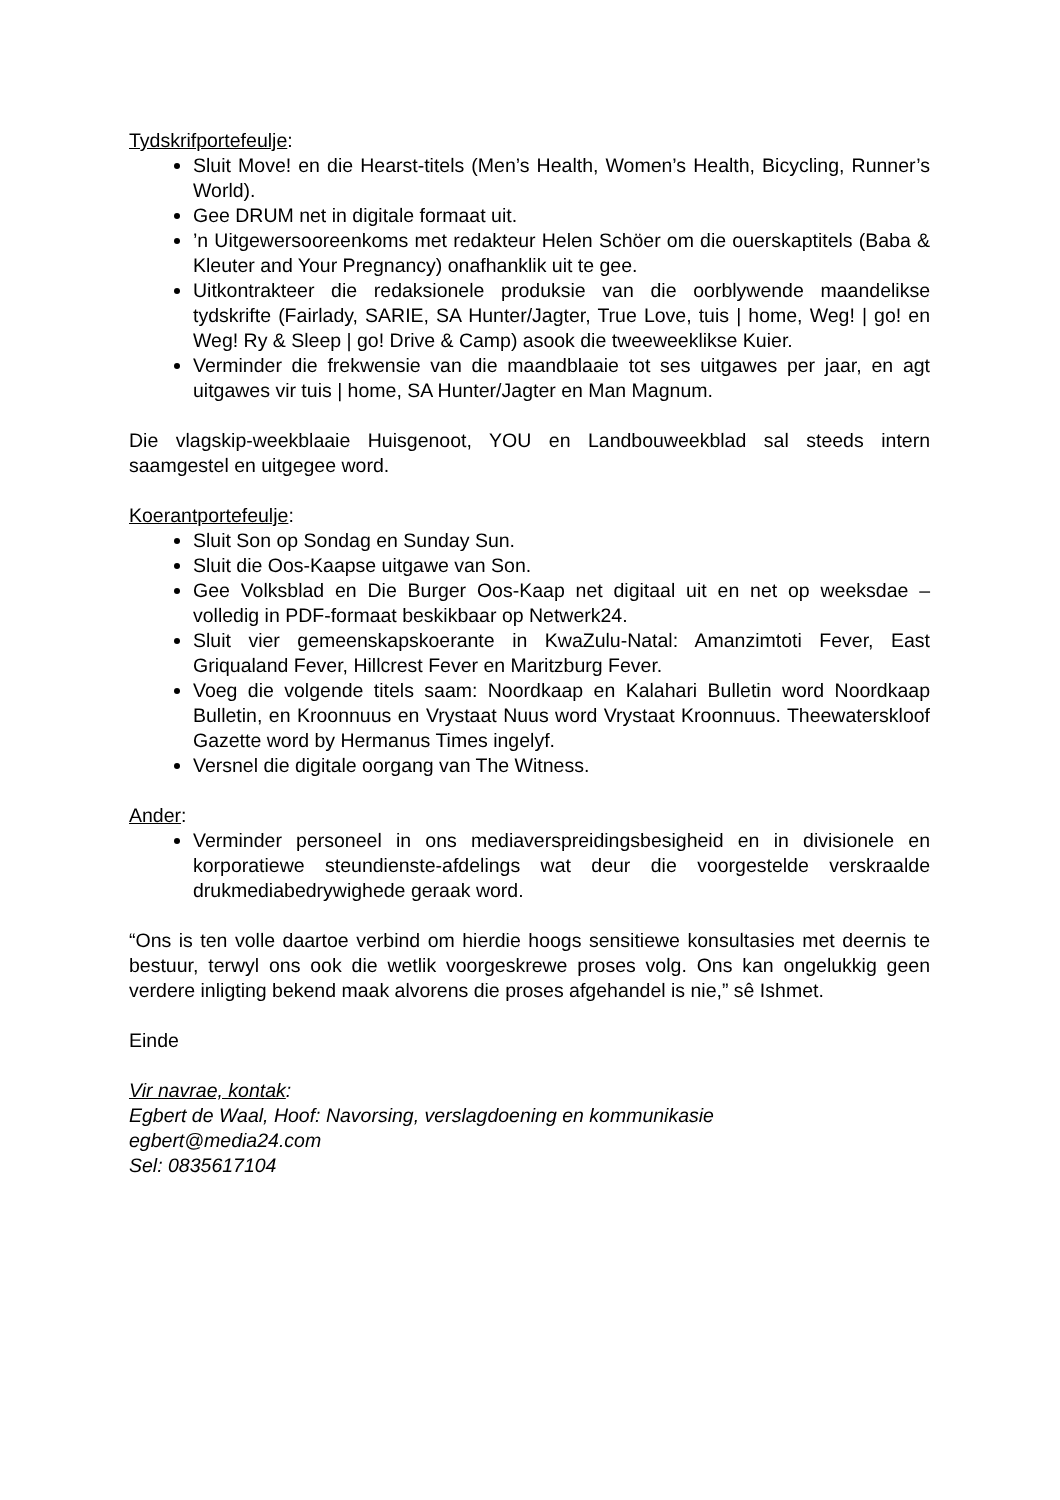Tydskrifportefeulje:
Sluit Move! en die Hearst-titels (Men’s Health, Women’s Health, Bicycling, Runner’s World).
Gee DRUM net in digitale formaat uit.
’n Uitgewersooreenkoms met redakteur Helen Schöer om die ouerskaptitels (Baba & Kleuter and Your Pregnancy) onafhanklik uit te gee.
Uitkontrakteer die redaksionele produksie van die oorblywende maandelikse tydskrifte (Fairlady, SARIE, SA Hunter/Jagter, True Love, tuis | home, Weg! | go! en Weg! Ry & Sleep | go! Drive & Camp) asook die tweeweeklikse Kuier.
Verminder die frekwensie van die maandblaaie tot ses uitgawes per jaar, en agt uitgawes vir tuis | home, SA Hunter/Jagter en Man Magnum.
Die vlagskip-weekblaaie Huisgenoot, YOU en Landbouweekblad sal steeds intern saamgestel en uitgegee word.
Koerantportefeulje:
Sluit Son op Sondag en Sunday Sun.
Sluit die Oos-Kaapse uitgawe van Son.
Gee Volksblad en Die Burger Oos-Kaap net digitaal uit en net op weeksdae – volledig in PDF-formaat beskikbaar op Netwerk24.
Sluit vier gemeenskapskoerante in KwaZulu-Natal: Amanzimtoti Fever, East Griqualand Fever, Hillcrest Fever en Maritzburg Fever.
Voeg die volgende titels saam: Noordkaap en Kalahari Bulletin word Noordkaap Bulletin, en Kroonnuus en Vrystaat Nuus word Vrystaat Kroonnuus. Theewaterskloof Gazette word by Hermanus Times ingelyf.
Versnel die digitale oorgang van The Witness.
Ander:
Verminder personeel in ons mediaverspreidingsbesigheid en in divisionele en korporatiewe steundienste-afdelings wat deur die voorgestelde verskraalde drukmediabedrywighede geraak word.
“Ons is ten volle daartoe verbind om hierdie hoogs sensitiewe konsultasies met deernis te bestuur, terwyl ons ook die wetlik voorgeskrewe proses volg. Ons kan ongelukkig geen verdere inligting bekend maak alvorens die proses afgehandel is nie,” sê Ishmet.
Einde
Vir navrae, kontak:
Egbert de Waal, Hoof: Navorsing, verslagdoening en kommunikasie
egbert@media24.com
Sel: 0835617104